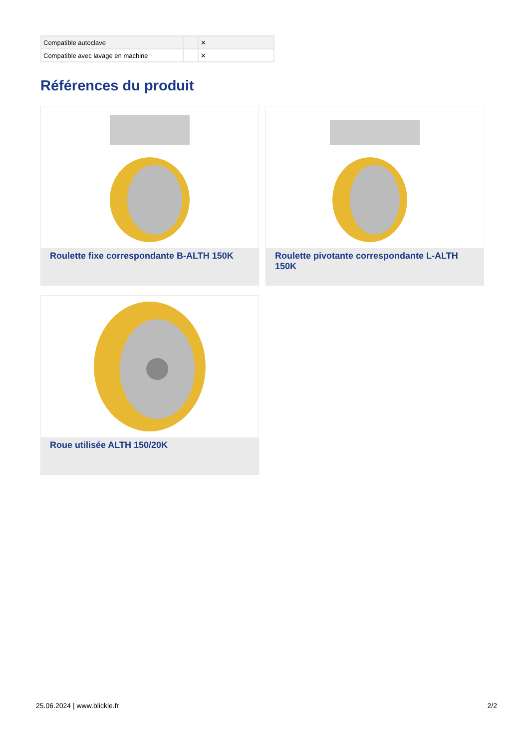| Compatible autoclave | | ✕ |
| Compatible avec lavage en machine | | ✕ |
Références du produit
Roulette fixe correspondante B-ALTH 150K Roulette pivotante correspondante L-ALTH 150K
Roue utilisée ALTH 150/20K
25.06.2024 | www.blickle.fr 2/2